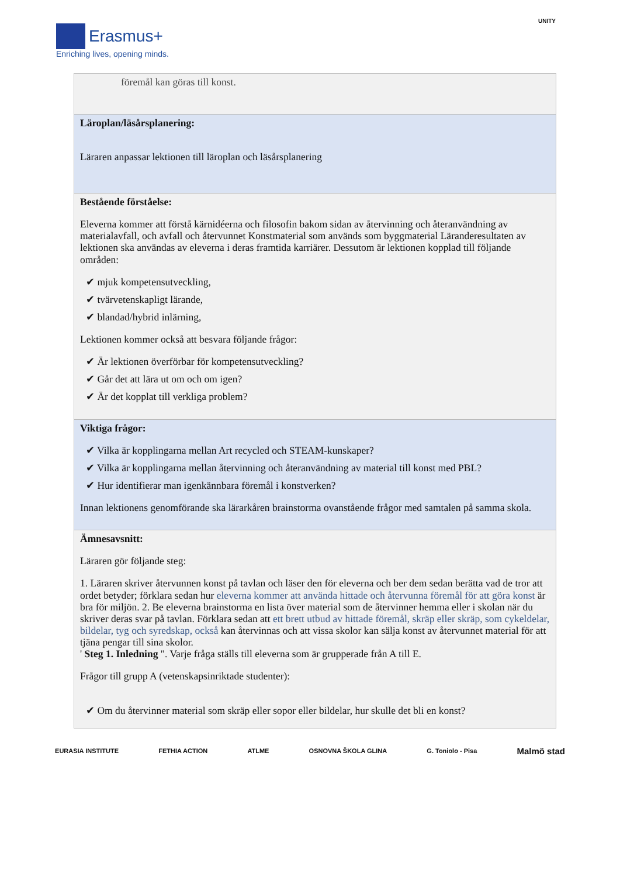Erasmus+
Enriching lives, opening minds.
UNITY
| föremål kan göras till konst. |
| Läroplan/läsårsplanering: Läraren anpassar lektionen till läroplan och läsårsplanering |
| Bestående förståelse: Eleverna kommer att förstå kärnidéerna och filosofin bakom sidan av återvinning och återanvändning av materialavfall, och avfall och återvunnet Konstmaterial som används som byggmaterial Läranderesultaten av lektionen ska användas av eleverna i deras framtida karriärer. Dessutom är lektionen kopplad till följande områden: ✔ mjuk kompetensutveckling, ✔ tvärvetenskapligt lärande, ✔ blandad/hybrid inlärning, Lektionen kommer också att besvara följande frågor: ✔ Är lektionen överförbar för kompetensutveckling? ✔ Går det att lära ut om och om igen? ✔ Är det kopplat till verkliga problem? |
| Viktiga frågor: ✔ Vilka är kopplingarna mellan Art recycled och STEAM-kunskaper? ✔ Vilka är kopplingarna mellan återvinning och återanvändning av material till konst med PBL? ✔ Hur identifierar man igenkännbara föremål i konstverken? Innan lektionens genomförande ska lärarkåren brainstorma ovanstående frågor med samtalen på samma skola. |
| Ämnesavsnitt: Läraren gör följande steg: 1. Läraren skriver återvunnen konst på tavlan och läser den för eleverna och ber dem sedan berätta vad de tror att ordet betyder; förklara sedan hur eleverna kommer att använda hittade och återvunna föremål för att göra konst är bra för miljön. 2. Be eleverna brainstorma en lista över material som de återvinner hemma eller i skolan när du skriver deras svar på tavlan. Förklara sedan att ett brett utbud av hittade föremål, skräp eller skräp, som cykeldelar, bildelar, tyg och syredskap, också kan återvinnas och att vissa skolor kan sälja konst av återvunnet material för att tjäna pengar till sina skolor. ' Steg 1. Inledning ". Varje fråga ställs till eleverna som är grupperade från A till E. Frågor till grupp A (vetenskapsinriktade studenter): ✔ Om du återvinner material som skräp eller sopor eller bildelar, hur skulle det bli en konst? |
EURASIA INSTITUTE FETHIA ACTION ATLME OSNOVNA ŠKOLA GLINA G. Toniolo - Pisa Malmö stad